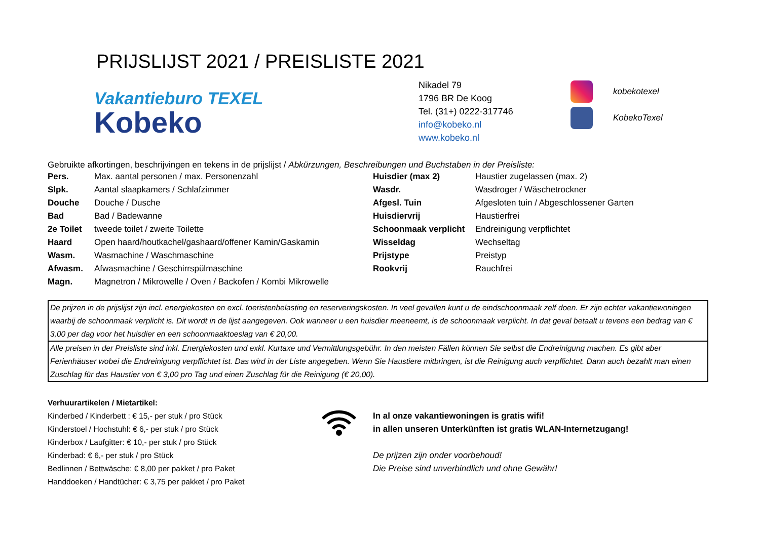PRIJSLIJST 2021 / PREISLISTE 2021
Vakantieburo TEXEL
Kobeko
Nikadel 79
1796 BR De Koog
Tel. (31+) 0222-317746
info@kobeko.nl
www.kobeko.nl
kobekotexel
KobekoTexel
Gebruikte afkortingen, beschrijvingen en tekens in de prijslijst / Abkürzungen, Beschreibungen und Buchstaben in der Preisliste:
| Pers. | Max. aantal personen / max. Personenzahl | Huisdier (max 2) | Haustier zugelassen (max. 2) |
| Slpk. | Aantal slaapkamers / Schlafzimmer | Wasdr. | Wasdroger / Wäschetrockner |
| Douche | Douche / Dusche | Afgesl. Tuin | Afgesloten tuin / Abgeschlossener Garten |
| Bad | Bad / Badewanne | Huisdiervrij | Haustierfrei |
| 2e Toilet | tweede toilet / zweite Toilette | Schoonmaak verplicht | Endreinigung verpflichtet |
| Haard | Open haard/houtkachel/gashaard/offener Kamin/Gaskamin | Wisseldag | Wechseltag |
| Wasm. | Wasmachine / Waschmaschine | Prijstype | Preistyp |
| Afwasm. | Afwasmachine / Geschirrspülmaschine | Rookvrij | Rauchfrei |
| Magn. | Magnetron / Mikrowelle / Oven / Backofen / Kombi Mikrowelle | | |
De prijzen in de prijslijst zijn incl. energiekosten en excl. toeristenbelasting en reserveringskosten. In veel gevallen kunt u de eindschoonmaak zelf doen. Er zijn echter vakantiewoningen waarbij de schoonmaak verplicht is. Dit wordt in de lijst aangegeven. Ook wanneer u een huisdier meeneemt, is de schoonmaak verplicht. In dat geval betaalt u tevens een bedrag van € 3,00 per dag voor het huisdier en een schoonmaaktoeslag van € 20,00.
Alle preisen in der Preisliste sind inkl. Energiekosten und exkl. Kurtaxe und Vermittlungsgebühr. In den meisten Fällen können Sie selbst die Endreinigung machen. Es gibt aber Ferienhäuser wobei die Endreinigung verpflichtet ist. Das wird in der Liste angegeben. Wenn Sie Haustiere mitbringen, ist die Reinigung auch verpflichtet. Dann auch bezahlt man einen Zuschlag für das Haustier von € 3,00 pro Tag und einen Zuschlag für die Reinigung (€ 20,00).
Verhuurartikelen / Mietartikel:
Kinderbed / Kinderbett : € 15,- per stuk / pro Stück
Kinderstoel / Hochstuhl: € 6,- per stuk / pro Stück
Kinderbox / Laufgitter: € 10,- per stuk / pro Stück
Kinderbad: € 6,- per stuk / pro Stück
Bedlinnen / Bettwäsche: € 8,00 per pakket / pro Paket
Handdoeken / Handtücher: € 3,75 per pakket / pro Paket
In al onze vakantiewoningen is gratis wifi!
in allen unseren Unterkünften ist gratis WLAN-Internetzugang!
De prijzen zijn onder voorbehoud!
Die Preise sind unverbindlich und ohne Gewähr!